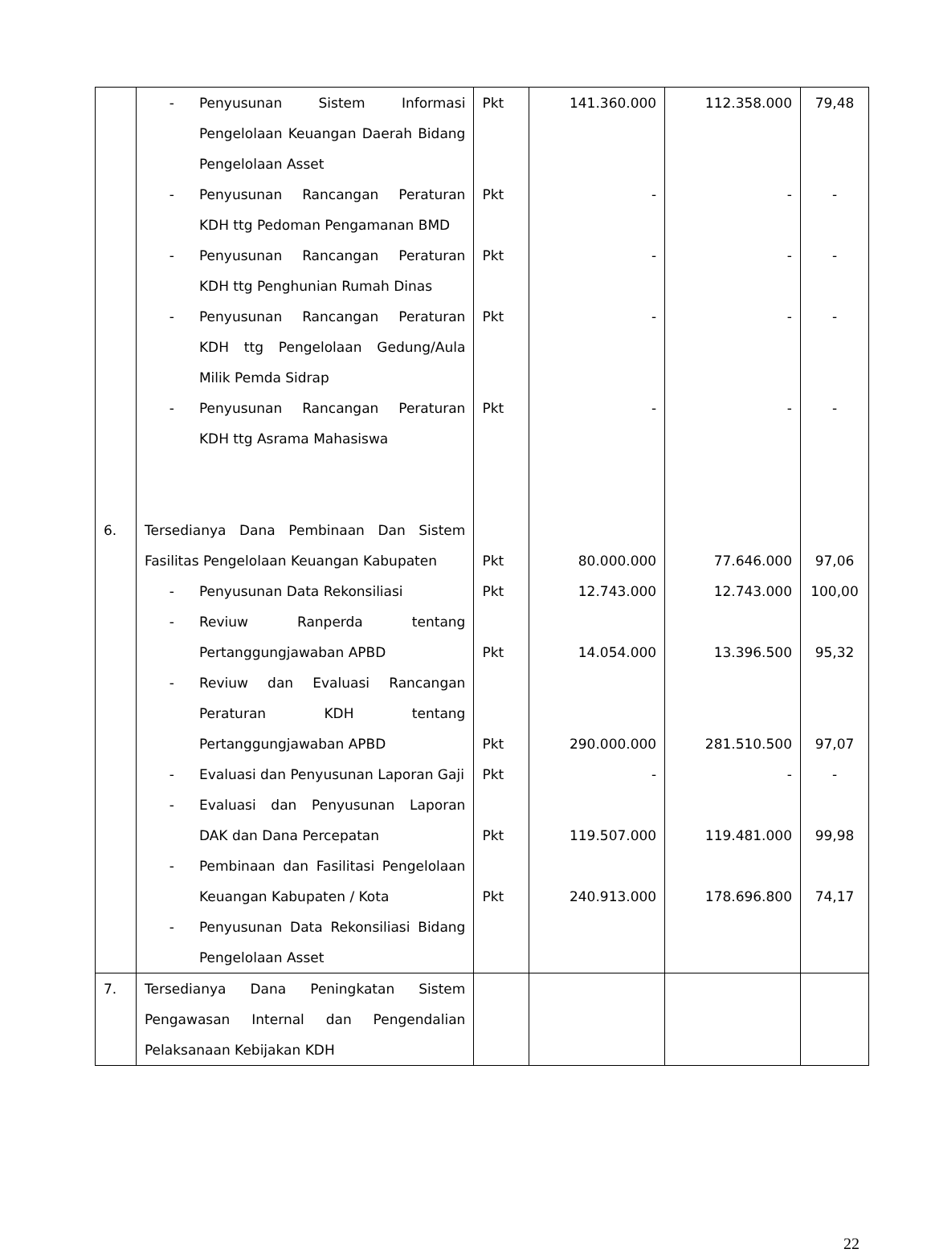| | - Penyusunan Sistem Informasi Pengelolaan Keuangan Daerah Bidang Pengelolaan Asset | Pkt | 141.360.000 | 112.358.000 | 79,48 |
| | - Penyusunan Rancangan Peraturan KDH ttg Pedoman Pengamanan BMD | Pkt | - | - | - |
| | - Penyusunan Rancangan Peraturan KDH ttg Penghunian Rumah Dinas | Pkt | - | - | - |
| | - Penyusunan Rancangan Peraturan KDH ttg Pengelolaan Gedung/Aula Milik Pemda Sidrap | Pkt | - | - | - |
| | - Penyusunan Rancangan Peraturan KDH ttg Asrama Mahasiswa | Pkt | - | - | - |
| 6. | Tersedianya Dana Pembinaan Dan Sistem Fasilitas Pengelolaan Keuangan Kabupaten | Pkt | 80.000.000 | 77.646.000 | 97,06 |
| | - Penyusunan Data Rekonsiliasi | Pkt | 12.743.000 | 12.743.000 | 100,00 |
| | - Reviuw Ranperda tentang Pertanggungjawaban APBD | Pkt | 14.054.000 | 13.396.500 | 95,32 |
| | - Reviuw dan Evaluasi Rancangan Peraturan KDH tentang Pertanggungjawaban APBD | Pkt | 290.000.000 | 281.510.500 | 97,07 |
| | - Evaluasi dan Penyusunan Laporan Gaji | Pkt | - | - | - |
| | - Evaluasi dan Penyusunan Laporan DAK dan Dana Percepatan | Pkt | 119.507.000 | 119.481.000 | 99,98 |
| | - Pembinaan dan Fasilitasi Pengelolaan Keuangan Kabupaten / Kota | Pkt | 240.913.000 | 178.696.800 | 74,17 |
| | - Penyusunan Data Rekonsiliasi Bidang Pengelolaan Asset | | | | |
| 7. | Tersedianya Dana Peningkatan Sistem Pengawasan Internal dan Pengendalian Pelaksanaan Kebijakan KDH | | | | |
22